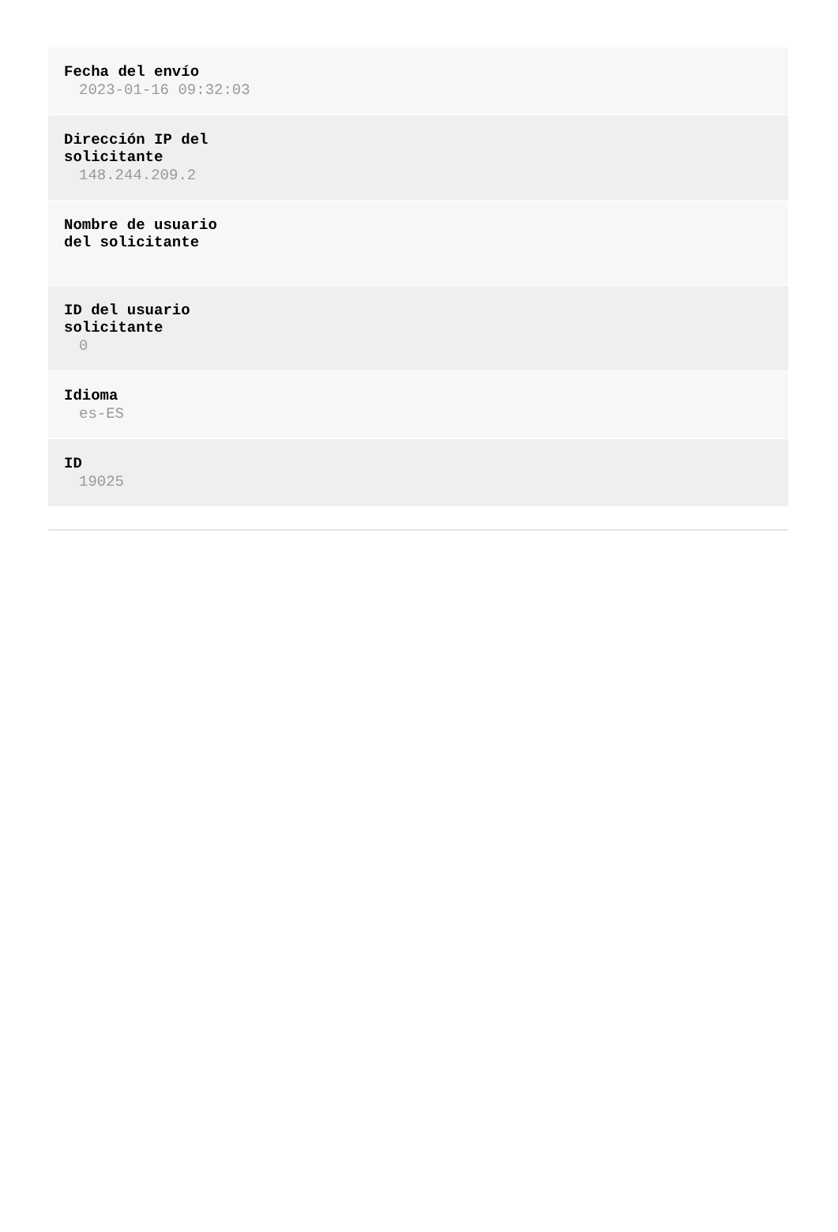Fecha del envío
2023-01-16 09:32:03
Dirección IP del solicitante
148.244.209.2
Nombre de usuario del solicitante
ID del usuario solicitante
0
Idioma
es-ES
ID
19025